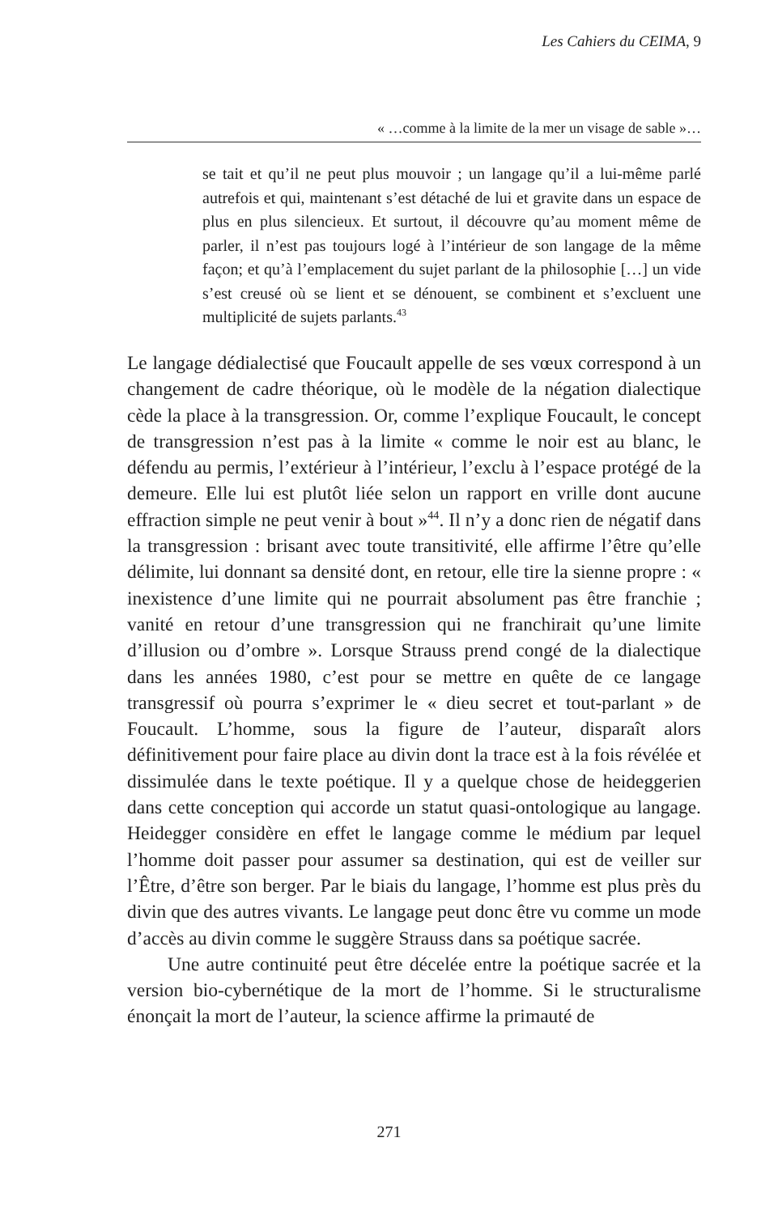Les Cahiers du CEIMA, 9
« …comme à la limite de la mer un visage de sable »…
se tait et qu’il ne peut plus mouvoir ; un langage qu’il a lui-même parlé autrefois et qui, maintenant s’est détaché de lui et gravite dans un espace de plus en plus silencieux. Et surtout, il découvre qu’au moment même de parler, il n’est pas toujours logé à l’intérieur de son langage de la même façon; et qu’à l’emplacement du sujet parlant de la philosophie […] un vide s’est creusé où se lient et se dénouent, se combinent et s’excluent une multiplicité de sujets parlants.<sup>43</sup>
Le langage dédialectisé que Foucault appelle de ses vœux correspond à un changement de cadre théorique, où le modèle de la négation dialectique cède la place à la transgression. Or, comme l’explique Foucault, le concept de transgression n’est pas à la limite « comme le noir est au blanc, le défendu au permis, l’extérieur à l’intérieur, l’exclu à l’espace protégé de la demeure. Elle lui est plutôt liée selon un rapport en vrille dont aucune effraction simple ne peut venir à bout »<sup>44</sup>. Il n’y a donc rien de négatif dans la transgression : brisant avec toute transitivité, elle affirme l’être qu’elle délimite, lui donnant sa densité dont, en retour, elle tire la sienne propre : « inexistence d’une limite qui ne pourrait absolument pas être franchie ; vanité en retour d’une transgression qui ne franchirait qu’une limite d’illusion ou d’ombre ». Lorsque Strauss prend congé de la dialectique dans les années 1980, c’est pour se mettre en quête de ce langage transgressif où pourra s’exprimer le « dieu secret et tout-parlant » de Foucault. L’homme, sous la figure de l’auteur, disparaît alors définitivement pour faire place au divin dont la trace est à la fois révélée et dissimulée dans le texte poétique. Il y a quelque chose de heideggerien dans cette conception qui accorde un statut quasi-ontologique au langage. Heidegger considère en effet le langage comme le médium par lequel l’homme doit passer pour assumer sa destination, qui est de veiller sur l’Être, d’être son berger. Par le biais du langage, l’homme est plus près du divin que des autres vivants. Le langage peut donc être vu comme un mode d’accès au divin comme le suggère Strauss dans sa poétique sacrée.
Une autre continuité peut être décelée entre la poétique sacrée et la version bio-cybernétique de la mort de l’homme. Si le structuralisme énonçait la mort de l’auteur, la science affirme la primauté de
271